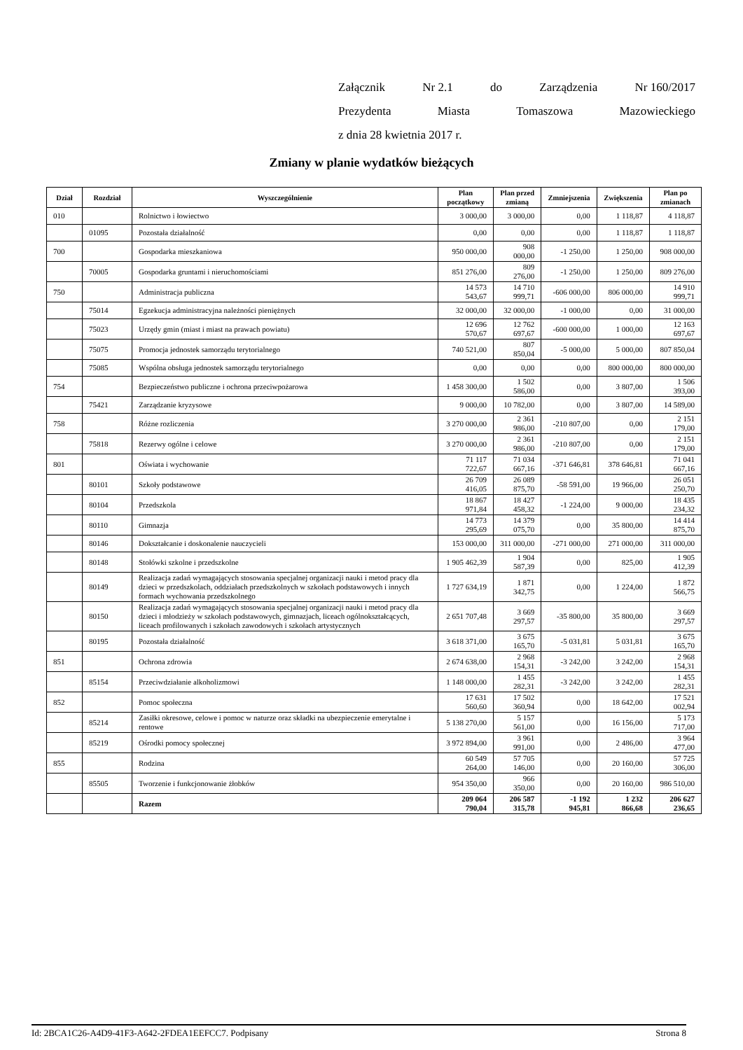Załącznik Nr 2.1 do Zarządzenia Nr 160/2017
Prezydenta Miasta Tomaszowa Mazowieckiego
z dnia 28 kwietnia 2017 r.
Zmiany w planie wydatków bieżących
| Dział | Rozdział | Wyszczególnienie | Plan początkowy | Plan przed zmianą | Zmniejszenia | Zwiększenia | Plan po zmianach |
| --- | --- | --- | --- | --- | --- | --- | --- |
| 010 | | Rolnictwo i łowiectwo | 3 000,00 | 3 000,00 | 0,00 | 1 118,87 | 4 118,87 |
| | 01095 | Pozostała działalność | 0,00 | 0,00 | 0,00 | 1 118,87 | 1 118,87 |
| 700 | | Gospodarka mieszkaniowa | 950 000,00 | 908 000,00 | -1 250,00 | 1 250,00 | 908 000,00 |
| | 70005 | Gospodarka gruntami i nieruchomościami | 851 276,00 | 809 276,00 | -1 250,00 | 1 250,00 | 809 276,00 |
| 750 | | Administracja publiczna | 14 573 543,67 | 14 710 999,71 | -606 000,00 | 806 000,00 | 14 910 999,71 |
| | 75014 | Egzekucja administracyjna należności pieniężnych | 32 000,00 | 32 000,00 | -1 000,00 | 0,00 | 31 000,00 |
| | 75023 | Urzędy gmin (miast i miast na prawach powiatu) | 12 696 570,67 | 12 762 697,67 | -600 000,00 | 1 000,00 | 12 163 697,67 |
| | 75075 | Promocja jednostek samorządu terytorialnego | 740 521,00 | 807 850,04 | -5 000,00 | 5 000,00 | 807 850,04 |
| | 75085 | Wspólna obsługa jednostek samorządu terytorialnego | 0,00 | 0,00 | 0,00 | 800 000,00 | 800 000,00 |
| 754 | | Bezpieczeństwo publiczne i ochrona przeciwpożarowa | 1 458 300,00 | 1 502 586,00 | 0,00 | 3 807,00 | 1 506 393,00 |
| | 75421 | Zarządzanie kryzysowe | 9 000,00 | 10 782,00 | 0,00 | 3 807,00 | 14 589,00 |
| 758 | | Różne rozliczenia | 3 270 000,00 | 2 361 986,00 | -210 807,00 | 0,00 | 2 151 179,00 |
| | 75818 | Rezerwy ogólne i celowe | 3 270 000,00 | 2 361 986,00 | -210 807,00 | 0,00 | 2 151 179,00 |
| 801 | | Oświata i wychowanie | 71 117 722,67 | 71 034 667,16 | -371 646,81 | 378 646,81 | 71 041 667,16 |
| | 80101 | Szkoły podstawowe | 26 709 416,05 | 26 089 875,70 | -58 591,00 | 19 966,00 | 26 051 250,70 |
| | 80104 | Przedszkola | 18 867 971,84 | 18 427 458,32 | -1 224,00 | 9 000,00 | 18 435 234,32 |
| | 80110 | Gimnazja | 14 773 295,69 | 14 379 075,70 | 0,00 | 35 800,00 | 14 414 875,70 |
| | 80146 | Dokształcanie i doskonalenie nauczycieli | 153 000,00 | 311 000,00 | -271 000,00 | 271 000,00 | 311 000,00 |
| | 80148 | Stołówki szkolne i przedszkolne | 1 905 462,39 | 1 904 587,39 | 0,00 | 825,00 | 1 905 412,39 |
| | 80149 | Realizacja zadań wymagających stosowania specjalnej organizacji nauki i metod pracy dla dzieci w przedszkolach, oddziałach przedszkolnych w szkołach podstawowych i innych formach wychowania przedszkolnego | 1 727 634,19 | 1 871 342,75 | 0,00 | 1 224,00 | 1 872 566,75 |
| | 80150 | Realizacja zadań wymagających stosowania specjalnej organizacji nauki i metod pracy dla dzieci i młodzieży w szkołach podstawowych, gimnazjach, liceach ogólnokształcących, liceach profilowanych i szkołach zawodowych i szkołach artystycznych | 2 651 707,48 | 3 669 297,57 | -35 800,00 | 35 800,00 | 3 669 297,57 |
| | 80195 | Pozostała działalność | 3 618 371,00 | 3 675 165,70 | -5 031,81 | 5 031,81 | 3 675 165,70 |
| 851 | | Ochrona zdrowia | 2 674 638,00 | 2 968 154,31 | -3 242,00 | 3 242,00 | 2 968 154,31 |
| | 85154 | Przeciwdziałanie alkoholizmowi | 1 148 000,00 | 1 455 282,31 | -3 242,00 | 3 242,00 | 1 455 282,31 |
| 852 | | Pomoc społeczna | 17 631 560,60 | 17 502 360,94 | 0,00 | 18 642,00 | 17 521 002,94 |
| | 85214 | Zasiłki okresowe, celowe i pomoc w naturze oraz składki na ubezpieczenie emerytalne i rentowe | 5 138 270,00 | 5 157 561,00 | 0,00 | 16 156,00 | 5 173 717,00 |
| | 85219 | Ośrodki pomocy społecznej | 3 972 894,00 | 3 961 991,00 | 0,00 | 2 486,00 | 3 964 477,00 |
| 855 | | Rodzina | 60 549 264,00 | 57 705 146,00 | 0,00 | 20 160,00 | 57 725 306,00 |
| | 85505 | Tworzenie i funkcjonowanie żłobków | 954 350,00 | 966 350,00 | 0,00 | 20 160,00 | 986 510,00 |
| | | Razem | 209 064 790,04 | 206 587 315,78 | -1 192 945,81 | 1 232 866,68 | 206 627 236,65 |
Id: 2BCA1C26-A4D9-41F3-A642-2FDEA1EEFCC7. Podpisany Strona 8